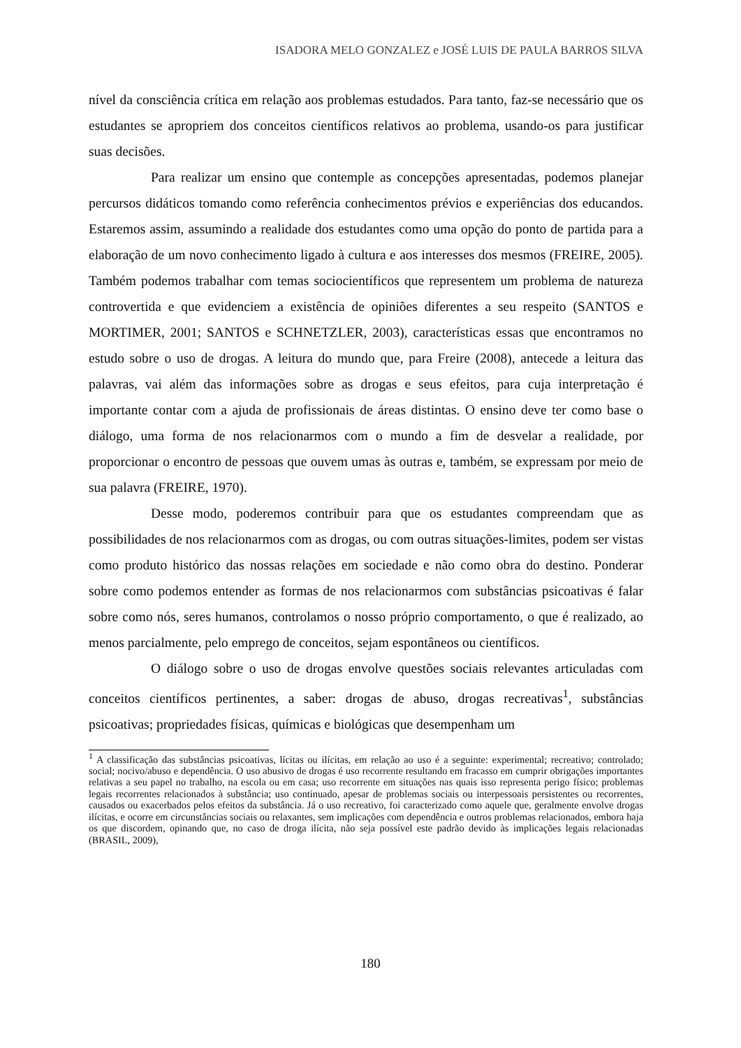ISADORA MELO GONZALEZ e JOSÉ LUIS DE PAULA BARROS SILVA
nível da consciência crítica em relação aos problemas estudados. Para tanto, faz-se necessário que os estudantes se apropriem dos conceitos científicos relativos ao problema, usando-os para justificar suas decisões.
Para realizar um ensino que contemple as concepções apresentadas, podemos planejar percursos didáticos tomando como referência conhecimentos prévios e experiências dos educandos. Estaremos assim, assumindo a realidade dos estudantes como uma opção do ponto de partida para a elaboração de um novo conhecimento ligado à cultura e aos interesses dos mesmos (FREIRE, 2005). Também podemos trabalhar com temas sociocientíficos que representem um problema de natureza controvertida e que evidenciem a existência de opiniões diferentes a seu respeito (SANTOS e MORTIMER, 2001; SANTOS e SCHNETZLER, 2003), características essas que encontramos no estudo sobre o uso de drogas. A leitura do mundo que, para Freire (2008), antecede a leitura das palavras, vai além das informações sobre as drogas e seus efeitos, para cuja interpretação é importante contar com a ajuda de profissionais de áreas distintas. O ensino deve ter como base o diálogo, uma forma de nos relacionarmos com o mundo a fim de desvelar a realidade, por proporcionar o encontro de pessoas que ouvem umas às outras e, também, se expressam por meio de sua palavra (FREIRE, 1970).
Desse modo, poderemos contribuir para que os estudantes compreendam que as possibilidades de nos relacionarmos com as drogas, ou com outras situações-limites, podem ser vistas como produto histórico das nossas relações em sociedade e não como obra do destino. Ponderar sobre como podemos entender as formas de nos relacionarmos com substâncias psicoativas é falar sobre como nós, seres humanos, controlamos o nosso próprio comportamento, o que é realizado, ao menos parcialmente, pelo emprego de conceitos, sejam espontâneos ou científicos.
O diálogo sobre o uso de drogas envolve questões sociais relevantes articuladas com conceitos científicos pertinentes, a saber: drogas de abuso, drogas recreativas<sup>1</sup>, substâncias psicoativas; propriedades físicas, químicas e biológicas que desempenham um
<sup>1</sup> A classificação das substâncias psicoativas, lícitas ou ilícitas, em relação ao uso é a seguinte: experimental; recreativo; controlado; social; nocivo/abuso e dependência. O uso abusivo de drogas é uso recorrente resultando em fracasso em cumprir obrigações importantes relativas a seu papel no trabalho, na escola ou em casa; uso recorrente em situações nas quais isso representa perigo físico; problemas legais recorrentes relacionados à substância; uso continuado, apesar de problemas sociais ou interpessoais persistentes ou recorrentes, causados ou exacerbados pelos efeitos da substância. Já o uso recreativo, foi caracterizado como aquele que, geralmente envolve drogas ilícitas, e ocorre em circunstâncias sociais ou relaxantes, sem implicações com dependência e outros problemas relacionados, embora haja os que discordem, opinando que, no caso de droga ilícita, não seja possível este padrão devido às implicações legais relacionadas (BRASIL, 2009),
180